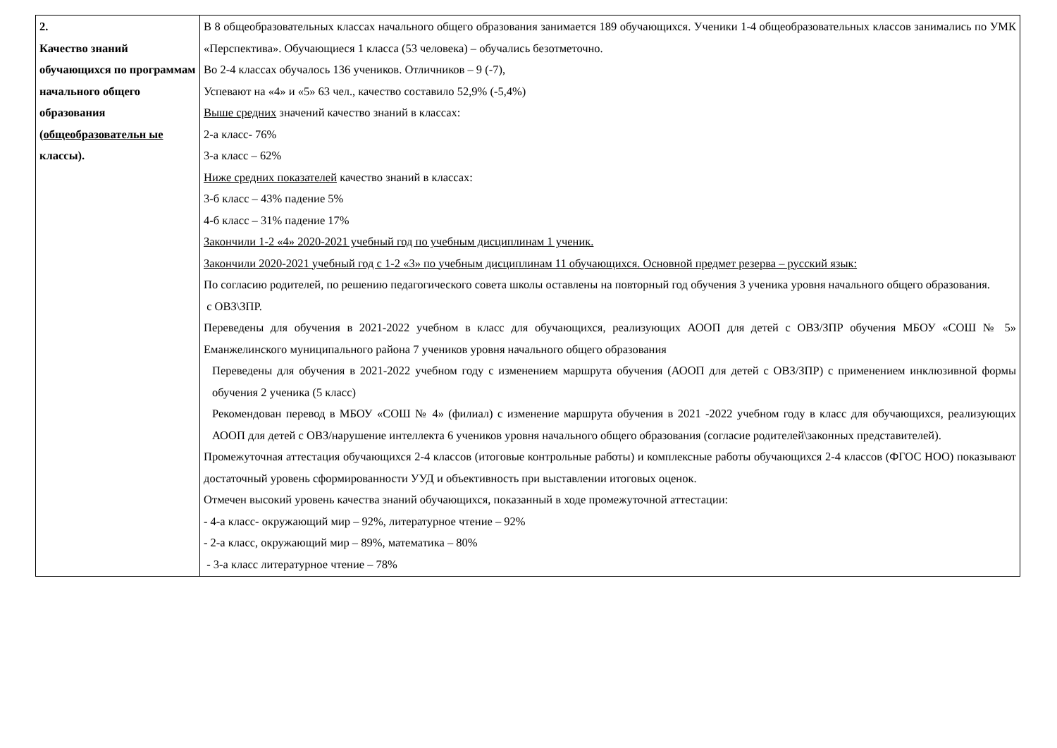| 2. Качество знаний обучающихся по программам начального общего образования ( общеобразовательн ые классы). | В 8 общеобразовательных классах начального общего образования занимается 189 обучающихся. Ученики 1-4 общеобразовательных классов занимались по УМК «Перспектива». Обучающиеся 1 класса (53 человека) – обучались безотметочно. Во 2-4 классах обучалось 136 учеников. Отличников – 9 (-7), Успевают на «4» и «5» 63 чел., качество составило 52,9% (-5,4%) Выше средних значений качество знаний в классах: 2-а класс- 76% 3-а класс – 62% Ниже средних показателей качество знаний в классах: 3-б класс – 43% падение 5% 4-б класс – 31% падение 17% Закончили 1-2 «4» 2020-2021 учебный год по учебным дисциплинам 1 ученик. Закончили 2020-2021 учебный год с 1-2 «3» по учебным дисциплинам 11 обучающихся. Основной предмет резерва – русский язык: По согласию родителей, по решению педагогического совета школы оставлены на повторный год обучения 3 ученика уровня начального общего образования. с ОВЗ\ЗПР. Переведены для обучения в 2021-2022 учебном в класс для обучающихся, реализующих АООП для детей с ОВЗ/ЗПР обучения МБОУ «СОШ № 5» Еманжелинского муниципального района 7 учеников уровня начального общего образования Переведены для обучения в 2021-2022 учебном году с изменением маршрута обучения (АООП для детей с ОВЗ/ЗПР) с применением инклюзивной формы обучения 2 ученика (5 класс) Рекомендован перевод в МБОУ «СОШ № 4» (филиал) с изменение маршрута обучения в 2021 -2022 учебном году в класс для обучающихся, реализующих АООП для детей с ОВЗ/нарушение интеллекта 6 учеников уровня начального общего образования (согласие родителей\законных представителей). Промежуточная аттестация обучающихся 2-4 классов (итоговые контрольные работы) и комплексные работы обучающихся 2-4 классов (ФГОС НОО) показывают достаточный уровень сформированности УУД и объективность при выставлении итоговых оценок. Отмечен высокий уровень качества знаний обучающихся, показанный в ходе промежуточной аттестации: - 4-а класс- окружающий мир – 92%, литературное чтение – 92% - 2-а класс, окружающий мир – 89%, математика – 80% - 3-а класс литературное чтение – 78% |